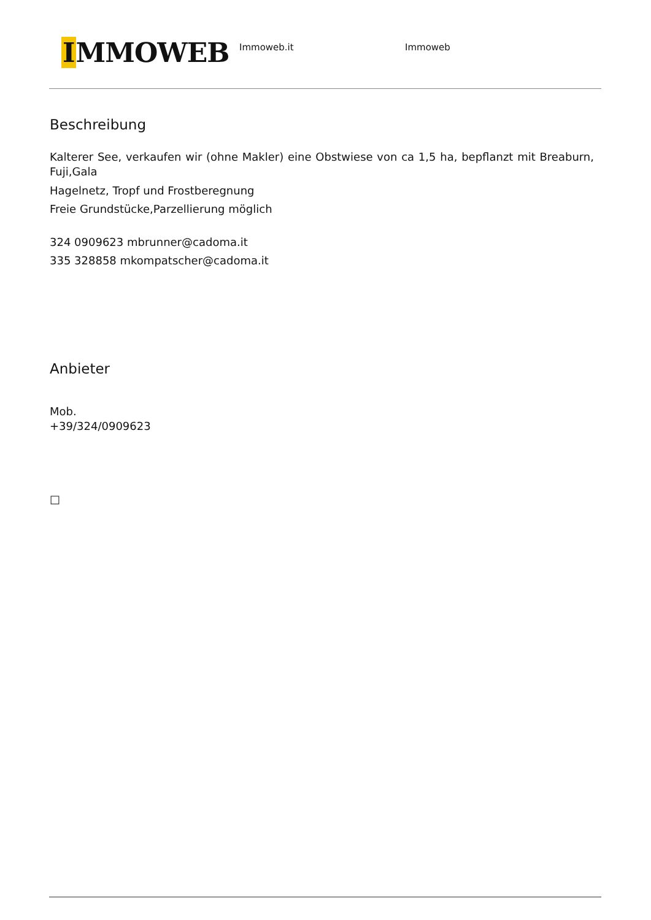IMMOWEB
Immoweb.it Immoweb
Beschreibung
Kalterer See, verkaufen wir (ohne Makler) eine Obstwiese von ca 1,5 ha, bepflanzt mit Breaburn, Fuji,Gala
Hagelnetz, Tropf und Frostberegnung
Freie Grundstücke,Parzellierung möglich
324 0909623 mbrunner@cadoma.it
335 328858 mkompatscher@cadoma.it
Anbieter
Mob.
+39/324/0909623
□